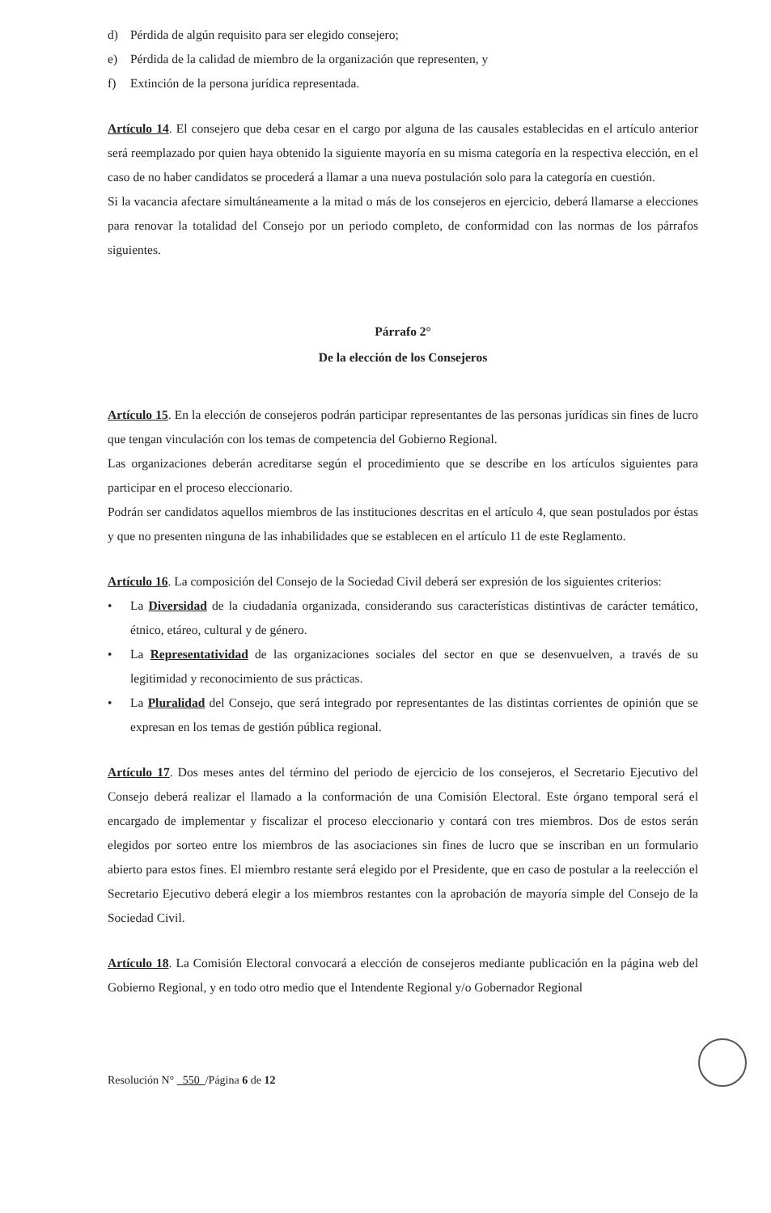d) Pérdida de algún requisito para ser elegido consejero;
e) Pérdida de la calidad de miembro de la organización que representen, y
f) Extinción de la persona jurídica representada.
Artículo 14. El consejero que deba cesar en el cargo por alguna de las causales establecidas en el artículo anterior será reemplazado por quien haya obtenido la siguiente mayoría en su misma categoría en la respectiva elección, en el caso de no haber candidatos se procederá a llamar a una nueva postulación solo para la categoría en cuestión.
Si la vacancia afectare simultáneamente a la mitad o más de los consejeros en ejercicio, deberá llamarse a elecciones para renovar la totalidad del Consejo por un periodo completo, de conformidad con las normas de los párrafos siguientes.
Párrafo 2°
De la elección de los Consejeros
Artículo 15. En la elección de consejeros podrán participar representantes de las personas jurídicas sin fines de lucro que tengan vinculación con los temas de competencia del Gobierno Regional.
Las organizaciones deberán acreditarse según el procedimiento que se describe en los artículos siguientes para participar en el proceso eleccionario.
Podrán ser candidatos aquellos miembros de las instituciones descritas en el artículo 4, que sean postulados por éstas y que no presenten ninguna de las inhabilidades que se establecen en el artículo 11 de este Reglamento.
Artículo 16. La composición del Consejo de la Sociedad Civil deberá ser expresión de los siguientes criterios:
•
La Diversidad de la ciudadanía organizada, considerando sus características distintivas de carácter temático, étnico, etáreo, cultural y de género.
•
La Representatividad de las organizaciones sociales del sector en que se desenvuelven, a través de su legitimidad y reconocimiento de sus prácticas.
•
La Pluralidad del Consejo, que será integrado por representantes de las distintas corrientes de opinión que se expresan en los temas de gestión pública regional.
Artículo 17. Dos meses antes del término del periodo de ejercicio de los consejeros, el Secretario Ejecutivo del Consejo deberá realizar el llamado a la conformación de una Comisión Electoral. Este órgano temporal será el encargado de implementar y fiscalizar el proceso eleccionario y contará con tres miembros. Dos de estos serán elegidos por sorteo entre los miembros de las asociaciones sin fines de lucro que se inscriban en un formulario abierto para estos fines. El miembro restante será elegido por el Presidente, que en caso de postular a la reelección el Secretario Ejecutivo deberá elegir a los miembros restantes con la aprobación de mayoría simple del Consejo de la Sociedad Civil.
Artículo 18. La Comisión Electoral convocará a elección de consejeros mediante publicación en la página web del Gobierno Regional, y en todo otro medio que el Intendente Regional y/o Gobernador Regional
Resolución N° 550 /Página 6 de 12